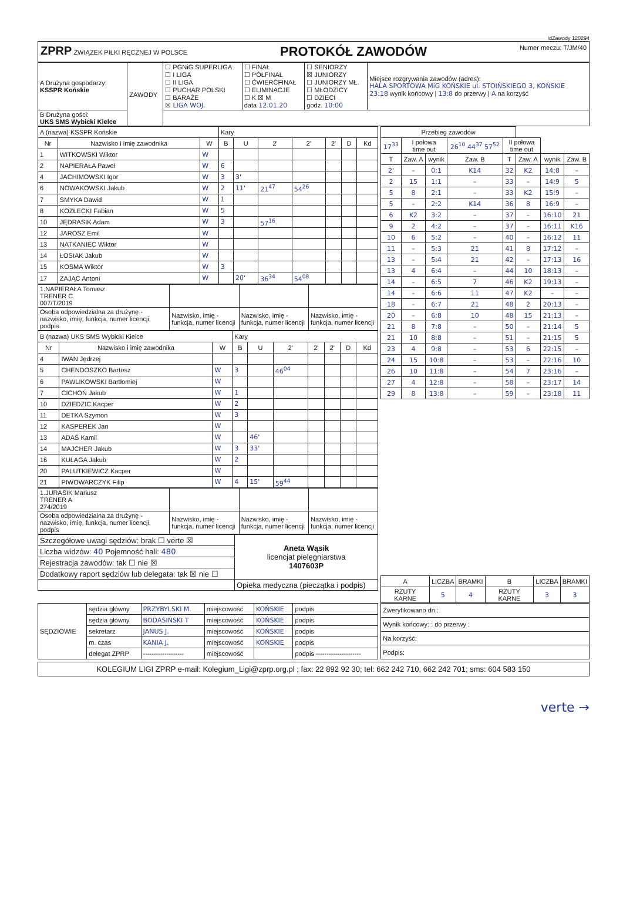IdZawody 120294
ZPRP ZWIĄZEK PIŁKI RĘCZNEJ W POLSCE
PROTOKÓŁ ZAWODÓW
Numer meczu: T/JM/40
| A Drużyna gospodarzy: KSSPR Końskie | ZAWODY | ☐ PGNiG SUPERLIGA ☐ I LIGA ☐ II LIGA ☐ PUCHAR POLSKI ☐ BARAŻE ☒ LIGA WOJ. | ☐ FINAŁ ☐ PÓŁFINAŁ ☐ ĆWIERĆFINAŁ ☐ ELIMINACJE ☐ K ☒ M data 12.01.20 | ☐ SENIORZY ☒ JUNIORZY ☐ JUNIORZY MŁ. ☐ MŁODZICY ☐ DZIECI godz. 10:00 | Miejsce rozgrywania zawodów (adres): HALA SPORTOWA MiG KOŃSKIE ul. STOIŃSKIEGO 3, KOŃSKIE 23:18 wynik końcowy / 13:8 do przerwy / A na korzyść |
| B Drużyna gości: UKS SMS Wybicki Kielce | | | | | |
| A (nazwa) KSSPR Końskie | | | Kary | | | | | | |
| Nr | Nazwisko i imię zawodnika | W | B | U | 2' | 2' | 2' | D | Kd |
| 1 | WITKOWSKI Wiktor | W | | | | | | | |
| 2 | NAPIERAŁA Paweł | W | 6 | | | | | | |
| 4 | JACHIMOWSKI Igor | W | 3 | 3' | | | | | |
| 6 | NOWAKOWSKI Jakub | W | 2 | 11' | 21<sup>47</sup> | 54<sup>26</sup> | | | |
| 7 | SMYKA Dawid | W | 1 | | | | | | |
| 8 | KOZŁECKI Fabian | W | 5 | | | | | | |
| 10 | JĘDRASIK Adam | W | 3 | | 57<sup>16</sup> | | | | |
| 12 | JAROSZ Emil | W | | | | | | | |
| 13 | NATKANIEC Wiktor | W | | | | | | | |
| 14 | ŁOSIAK Jakub | W | | | | | | | |
| 15 | KOSMA Wiktor | W | 3 | | | | | | |
| 17 | ZAJĄC Antoni | W | | 20' | 36<sup>34</sup> | 54<sup>08</sup> | | | |
| 1.NAPIERAŁA Tomasz TRENER C 007/T/2019 | | | |
| Osoba odpowiedzialna za drużynę - nazwisko, imię, funkcja, numer licencji, podpis | Nazwisko, imię - funkcja, numer licencji | Nazwisko, imię - funkcja, numer licencji | Nazwisko, imię - funkcja, numer licencji |
| B (nazwa) UKS SMS Wybicki Kielce | | | Kary | | | | | | |
| Nr | Nazwisko i imię zawodnika | W | B | U | 2' | 2' | 2' | D | Kd |
| 4 | IWAN Jędrzej | | | | | | | | |
| 5 | CHENDOSZKO Bartosz | W | 3 | | 46<sup>04</sup> | | | | |
| 6 | PAWLIKOWSKI Bartłomiej | W | | | | | | | |
| 7 | CICHOŃ Jakub | W | 1 | | | | | | |
| 10 | DZIEDZIC Kacper | W | 2 | | | | | | |
| 11 | DETKA Szymon | W | 3 | | | | | | |
| 12 | KASPEREK Jan | W | | | | | | | |
| 13 | ADAŚ Kamil | W | | 46' | | | | | |
| 14 | MAJCHER Jakub | W | 3 | 33' | | | | | |
| 16 | KUŁAGA Jakub | W | 2 | | | | | | |
| 20 | PALUTKIEWICZ Kacper | W | | | | | | | |
| 21 | PIWOWARCZYK Filip | W | 4 | 15' | 59<sup>44</sup> | | | | |
| 1.JURASIK Mariusz TRENER A 274/2019 | | | |
| Osoba odpowiedzialna za drużynę - nazwisko, imię, funkcja, numer licencji, podpis | Nazwisko, imię - funkcja, numer licencji | Nazwisko, imię - funkcja, numer licencji | Nazwisko, imię - funkcja, numer licencji |
| Szczegółowe uwagi sędziów: brak ☐ verte ☒ | Aneta Wąsik licencjat pielęgniarstwa 1407603P |
| Liczba widzów: 40 Pojemność hali: 480 | |
| Rejestracja zawodów: tak ☐ nie ☒ | |
| Dodatkowy raport sędziów lub delegata: tak ☒ nie ☐ | |
| | Opieka medyczna (pieczątka i podpis) |
| Przebieg zawodów | | | | | | | |
| 17<sup>33</sup> | I połowa time out | | 26<sup>10</sup> 44<sup>37</sup> 57<sup>52</sup> | II połowa time out | | | |
| T | Zaw. A | wynik | Zaw. B | T | Zaw. A | wynik | Zaw. B |
| 2' | – | 0:1 | K14 | 32 | K2 | 14:8 | – |
| 2 | 15 | 1:1 | – | 33 | – | 14:9 | 5 |
| 5 | 8 | 2:1 | – | 33 | K2 | 15:9 | – |
| 5 | – | 2:2 | K14 | 36 | 8 | 16:9 | – |
| 6 | K2 | 3:2 | – | 37 | – | 16:10 | 21 |
| 9 | 2 | 4:2 | – | 37 | – | 16:11 | K16 |
| 10 | 6 | 5:2 | – | 40 | – | 16:12 | 11 |
| 11 | – | 5:3 | 21 | 41 | 8 | 17:12 | – |
| 13 | – | 5:4 | 21 | 42 | – | 17:13 | 16 |
| 13 | 4 | 6:4 | – | 44 | 10 | 18:13 | – |
| 14 | – | 6:5 | 7 | 46 | K2 | 19:13 | – |
| 14 | – | 6:6 | 11 | 47 | K2 | – | – |
| 18 | – | 6:7 | 21 | 48 | 2 | 20:13 | – |
| 20 | – | 6:8 | 10 | 48 | 15 | 21:13 | – |
| 21 | 8 | 7:8 | – | 50 | – | 21:14 | 5 |
| 21 | 10 | 8:8 | – | 51 | – | 21:15 | 5 |
| 23 | 4 | 9:8 | – | 53 | 6 | 22:15 | – |
| 24 | 15 | 10:8 | – | 53 | – | 22:16 | 10 |
| 26 | 10 | 11:8 | – | 54 | 7 | 23:16 | – |
| 27 | 4 | 12:8 | – | 58 | – | 23:17 | 14 |
| 29 | 8 | 13:8 | – | 59 | – | 23:18 | 11 |
| A | LICZBA | BRAMKI | B | LICZBA | BRAMKI |
| RZUTY KARNE | 5 | 4 | RZUTY KARNE | 3 | 3 |
| SĘDZIOWIE | sędzia główny | PRZYBYLSKI M. | miejscowość | KOŃSKIE | podpis |
| | sędzia główny | BODASIŃSKI T | miejscowość | KOŃSKIE | podpis |
| | sekretarz | JANUS J. | miejscowość | KOŃSKIE | podpis |
| | m. czas | KANIA J. | miejscowość | KOŃSKIE | podpis |
| | delegat ZPRP | ------------------- | miejscowość | | podpis --------------------- |
| Zweryfikowano dn.: |
| Wynik końcowy: : do przerwy : |
| Na korzyść: |
| Podpis: |
KOLEGIUM LIGI ZPRP e-mail: Kolegium_Ligi@zprp.org.pl ; fax: 22 892 92 30; tel: 662 242 710, 662 242 701; sms: 604 583 150
verte →